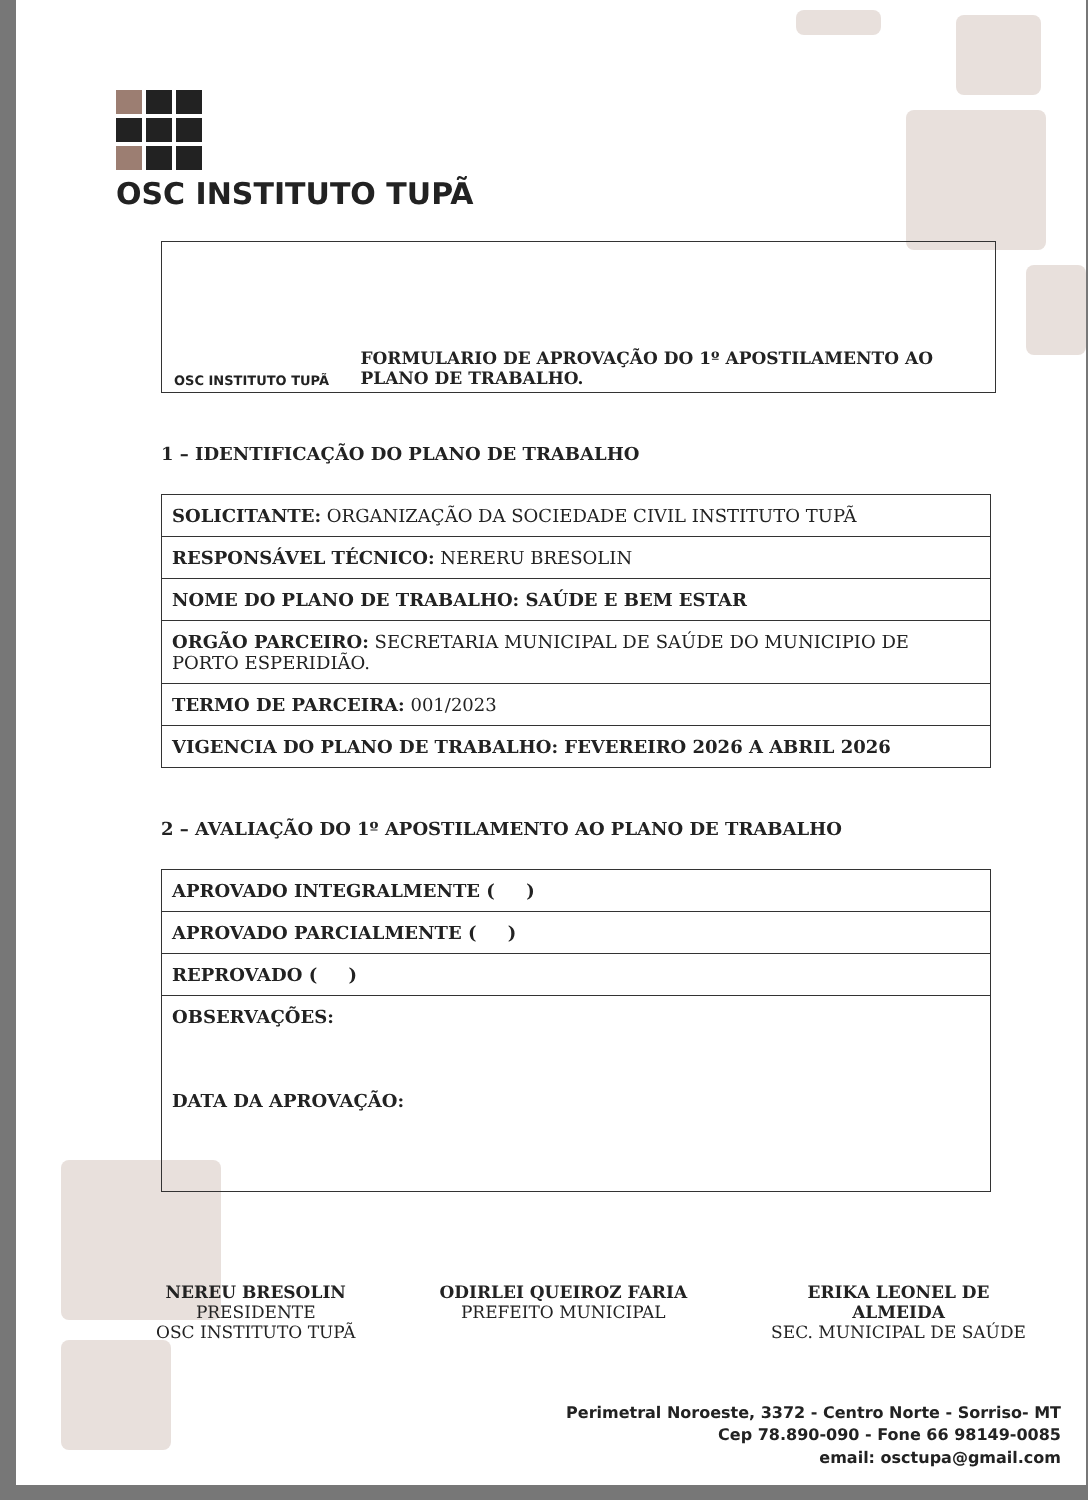OSC INSTITUTO TUPÃ
OSC INSTITUTO TUPÃ
FORMULARIO DE APROVAÇÃO DO 1º APOSTILAMENTO AO PLANO DE TRABALHO.
1 – IDENTIFICAÇÃO DO PLANO DE TRABALHO
| SOLICITANTE: ORGANIZAÇÃO DA SOCIEDADE CIVIL INSTITUTO TUPÃ |
| RESPONSÁVEL TÉCNICO: NERERU BRESOLIN |
| NOME DO PLANO DE TRABALHO: SAÚDE E BEM ESTAR |
| ORGÃO PARCEIRO: SECRETARIA MUNICIPAL DE SAÚDE DO MUNICIPIO DE PORTO ESPERIDIÃO. |
| TERMO DE PARCEIRA: 001/2023 |
| VIGENCIA DO PLANO DE TRABALHO: FEVEREIRO 2026 A ABRIL 2026 |
2 – AVALIAÇÃO DO 1º APOSTILAMENTO AO PLANO DE TRABALHO
| APROVADO INTEGRALMENTE ( ) |
| APROVADO PARCIALMENTE ( ) |
| REPROVADO ( ) |
| OBSERVAÇÕES: DATA DA APROVAÇÃO: |
NEREU BRESOLIN
PRESIDENTE
OSC INSTITUTO TUPÃ
ODIRLEI QUEIROZ FARIA
PREFEITO MUNICIPAL
ERIKA LEONEL DE
ALMEIDA
SEC. MUNICIPAL DE SAÚDE
Perimetral Noroeste, 3372 - Centro Norte - Sorriso- MT
Cep 78.890-090 - Fone 66 98149-0085
email: osctupa@gmail.com